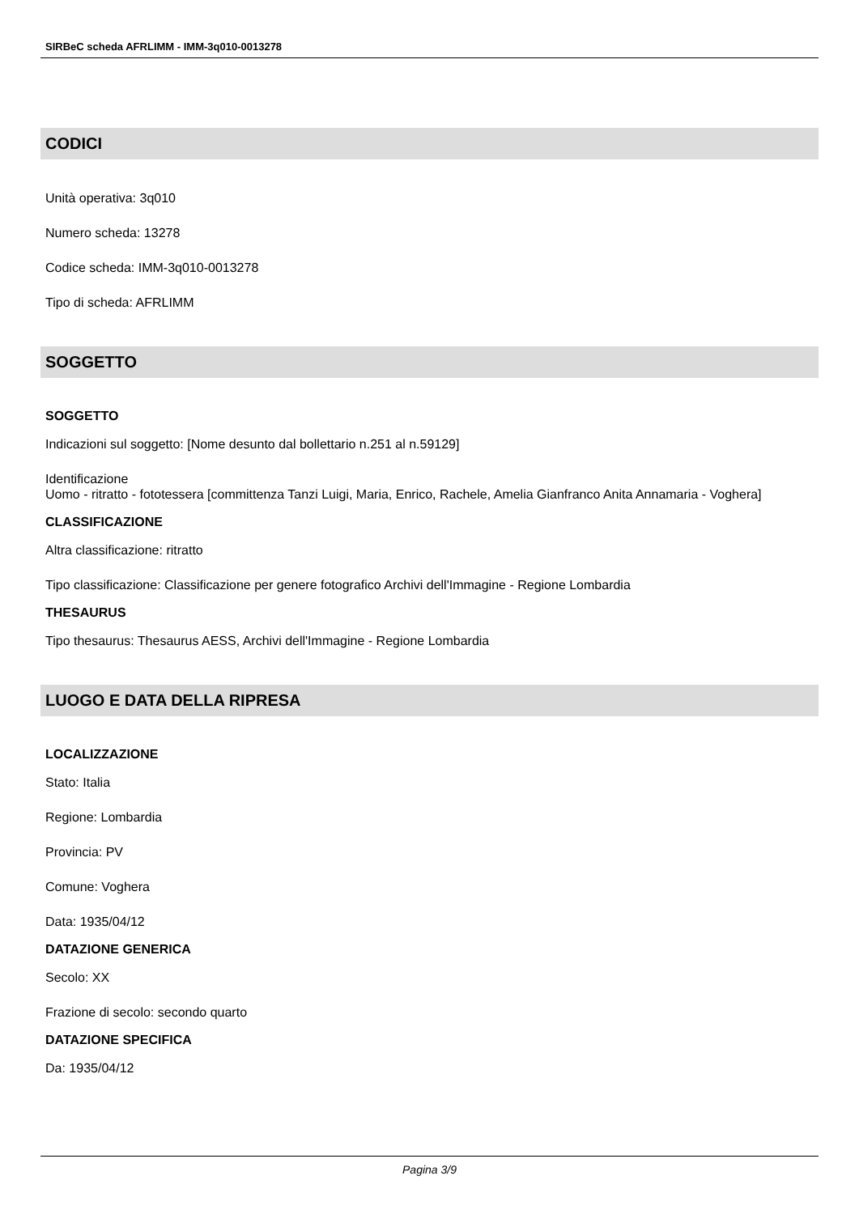SIRBeC scheda AFRLIMM - IMM-3q010-0013278
CODICI
Unità operativa: 3q010
Numero scheda: 13278
Codice scheda: IMM-3q010-0013278
Tipo di scheda: AFRLIMM
SOGGETTO
SOGGETTO
Indicazioni sul soggetto: [Nome desunto dal bollettario n.251 al n.59129]
Identificazione
Uomo - ritratto - fototessera [committenza Tanzi Luigi, Maria, Enrico, Rachele, Amelia Gianfranco Anita Annamaria - Voghera]
CLASSIFICAZIONE
Altra classificazione: ritratto
Tipo classificazione: Classificazione per genere fotografico Archivi dell'Immagine - Regione Lombardia
THESAURUS
Tipo thesaurus: Thesaurus AESS, Archivi dell'Immagine - Regione Lombardia
LUOGO E DATA DELLA RIPRESA
LOCALIZZAZIONE
Stato: Italia
Regione: Lombardia
Provincia: PV
Comune: Voghera
Data: 1935/04/12
DATAZIONE GENERICA
Secolo: XX
Frazione di secolo: secondo quarto
DATAZIONE SPECIFICA
Da: 1935/04/12
Pagina 3/9